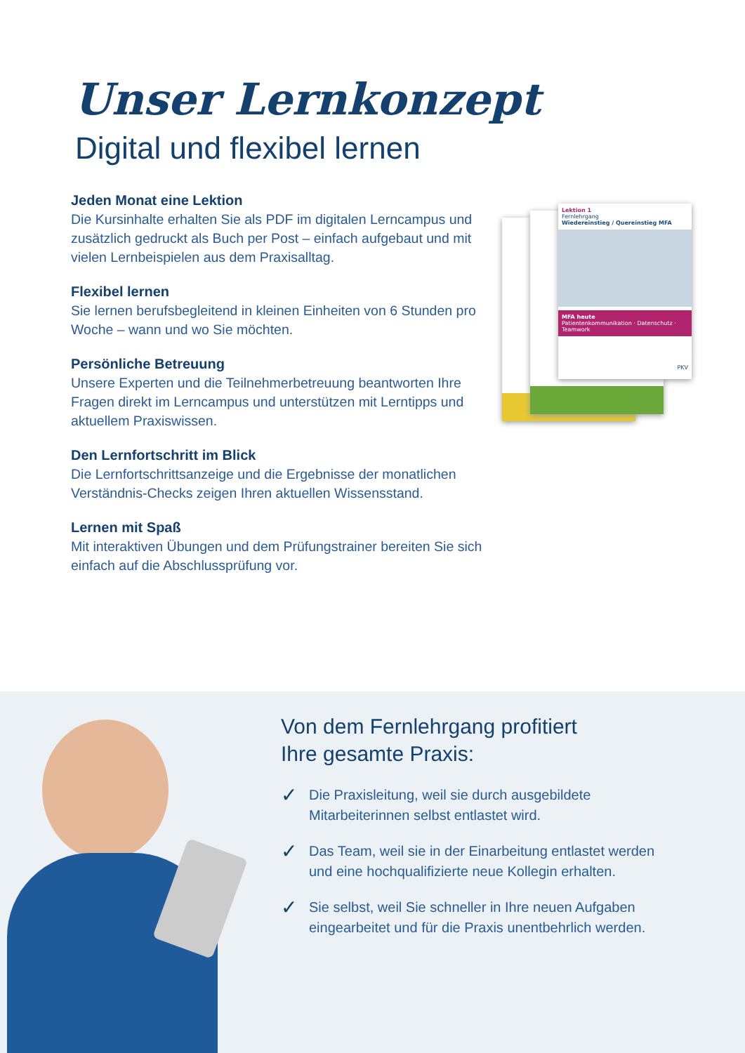Unser Lernkonzept
Digital und flexibel lernen
Jeden Monat eine Lektion
Die Kursinhalte erhalten Sie als PDF im digitalen Lerncampus und zusätzlich gedruckt als Buch per Post – einfach aufgebaut und mit vielen Lernbeispielen aus dem Praxisalltag.
Flexibel lernen
Sie lernen berufsbegleitend in kleinen Einheiten von 6 Stunden pro Woche – wann und wo Sie möchten.
Persönliche Betreuung
Unsere Experten und die Teilnehmerbetreuung beantworten Ihre Fragen direkt im Lerncampus und unterstützen mit Lerntipps und aktuellem Praxiswissen.
Den Lernfortschritt im Blick
Die Lernfortschrittsanzeige und die Ergebnisse der monatlichen Verständnis-Checks zeigen Ihren aktuellen Wissensstand.
Lernen mit Spaß
Mit interaktiven Übungen und dem Prüfungstrainer bereiten Sie sich einfach auf die Abschlussprüfung vor.
Lektion 1
Fernlehrgang
Wiedereinstieg / Quereinstieg MFA
MFA heute
Patientenkommunikation · Datenschutz · Teamwork
PKV
Von dem Fernlehrgang profitiert
Ihre gesamte Praxis:
✓ Die Praxisleitung, weil sie durch ausgebildete
Mitarbeiterinnen selbst entlastet wird.
✓ Das Team, weil sie in der Einarbeitung entlastet werden
und eine hochqualifizierte neue Kollegin erhalten.
✓ Sie selbst, weil Sie schneller in Ihre neuen Aufgaben
eingearbeitet und für die Praxis unentbehrlich werden.